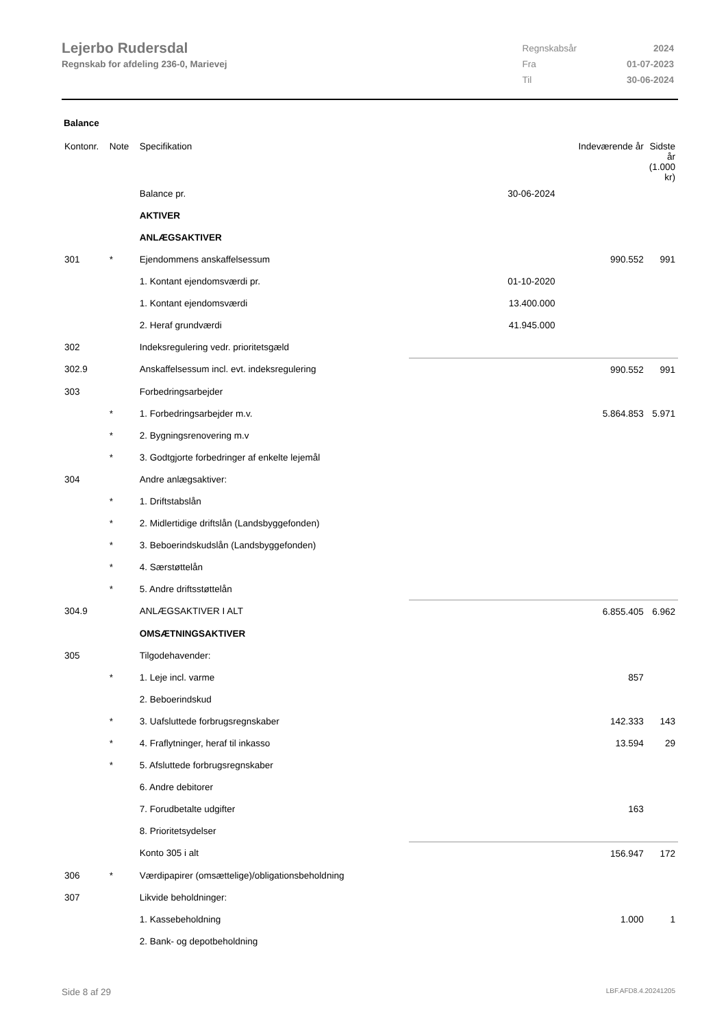Lejerbo Rudersdal
Regnskab for afdeling 236-0, Marievej
| Regnskabsår | 2024 |
| Fra | 01-07-2023 |
| Til | 30-06-2024 |
Balance
| Kontonr. | Note | Specifikation | | Indeværende år | Sidste år (1.000 kr) |
| --- | --- | --- | --- | --- | --- |
| | | Balance pr. | 30-06-2024 | | |
| | | AKTIVER | | | |
| | | ANLÆGSAKTIVER | | | |
| 301 | * | Ejendommens anskaffelsessum | | 990.552 | 991 |
| | | 1. Kontant ejendomsværdi pr. | 01-10-2020 | | |
| | | 1. Kontant ejendomsværdi | 13.400.000 | | |
| | | 2. Heraf grundværdi | 41.945.000 | | |
| 302 | | Indeksregulering vedr. prioritetsgæld | | | |
| 302.9 | | Anskaffelsessum incl. evt. indeksregulering | | 990.552 | 991 |
| 303 | | Forbedringsarbejder | | | |
| | * | 1. Forbedringsarbejder m.v. | | 5.864.853 | 5.971 |
| | * | 2. Bygningsrenovering m.v | | | |
| | * | 3. Godtgjorte forbedringer af enkelte lejemål | | | |
| 304 | | Andre anlægsaktiver: | | | |
| | * | 1. Driftstabslån | | | |
| | * | 2. Midlertidige driftslån (Landsbyggefonden) | | | |
| | * | 3. Beboerindskudslån (Landsbyggefonden) | | | |
| | * | 4. Særstøttelån | | | |
| | * | 5. Andre driftsstøttelån | | | |
| 304.9 | | ANLÆGSAKTIVER I ALT | | 6.855.405 | 6.962 |
| | | OMSÆTNINGSAKTIVER | | | |
| 305 | | Tilgodehavender: | | | |
| | * | 1. Leje incl. varme | | 857 | |
| | | 2. Beboerindskud | | | |
| | * | 3. Uafsluttede forbrugsregnskaber | | 142.333 | 143 |
| | * | 4. Fraflytninger, heraf til inkasso | | 13.594 | 29 |
| | * | 5. Afsluttede forbrugsregnskaber | | | |
| | | 6. Andre debitorer | | | |
| | | 7. Forudbetalte udgifter | | 163 | |
| | | 8. Prioritetsydelser | | | |
| | | Konto 305 i alt | | 156.947 | 172 |
| 306 | * | Værdipapirer (omsættelige)/obligationsbeholdning | | | |
| 307 | | Likvide beholdninger: | | | |
| | | 1. Kassebeholdning | | 1.000 | 1 |
| | | 2. Bank- og depotbeholdning | | | |
Side 8 af 29 LBF.AFD8.4.20241205